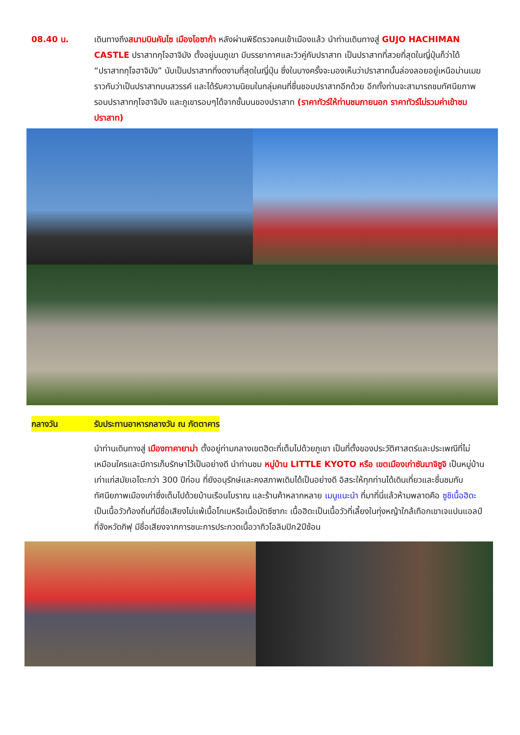08.40 น. เดินทางถึงสนามบินคันไซ เมืองโอซาก้า หลังผ่านพิธีตรวจคนเข้าเมืองแล้ว นำท่านเดินทางสู่ GUJO HACHIMAN CASTLE ปราสาทกุโจฮาจิมัง ตั้งอยู่บนภูเขา มีบรรยากาศและวิวคู่กับปราสาท เป็นปราสาทที่สวยที่สุดในญี่ปุ่นก็ว่าได้ “ปราสาทกุโจฮาจิมัง” นับเป็นปราสาทที่งดงามที่สุดในญี่ปุ่น ซึ่งในบางครั้งจะมองเห็นว่าปราสาทนั้นล่องลอยอยู่เหนือม่านเมฆ ราวกับว่าเป็นปราสาทบนสวรรค์ และได้รับความนิยมในกลุ่มคนที่ชื่นชอบปราสาทอีกด้วย อีกทั้งท่านจะสามารถชมทัศนียภาพรอบปราสาทกุโจฮาจิมัง และภูเขารอบๆได้จากชั้นบนของปราสาท (ราคาทัวร์ให้ท่านชมภายนอก ราคาทัวร์ไม่รวมค่าเข้าชมปราสาท)
กลางวัน รับประทานอาหารกลางวัน ณ ภัตตาคาร
นำท่านเดินทางสู่ เมืองทาคายาม่า ตั้งอยู่ท่ามกลางเขตฮิดะที่เต็มไปด้วยภูเขา เป็นที่ตั้งของประวัติศาสตร์และประเพณีที่ไม่เหมือนใครและมีการเก็บรักษาไว้เป็นอย่างดี นำท่านชม หมู่บ้าน LITTLE KYOTO หรือ เขตเมืองเก่าซันมาจิซูจิ เป็นหมู่บ้านเก่าแก่สมัยเอโดะกว่า 300 ปีก่อน ที่ยังอนุรักษ์และคงสภาพเดิมได้เป็นอย่างดี อิสระให้ทุกท่านได้เดินเที่ยวและชื่นชมกับทัศนียภาพเมืองเก่าซึ่งเต็มไปด้วยบ้านเรือนโบราณ และร้านค้าหลากหลาย เมนูแนะนำ ที่มาที่นี่แล้วห้ามพลาดคือ ซูชิเนื้อฮิดะ เป็นเนื้อวัวท้องถิ่นที่มีชื่อเสียงไม่แพ้เนื้อโกเบหรือเนื้อมัตซึซากะ เนื้อฮิดะเป็นเนื้อวัวที่เลี้ยงในทุ่งหญ้าใกล้เทือกเขาเจแปนแอลป์ที่จังหวัดกิฟุ มีชื่อเสียงจากการชนะการประกวดเนื้อวากิวโอลิมปิก2ปีซ้อน